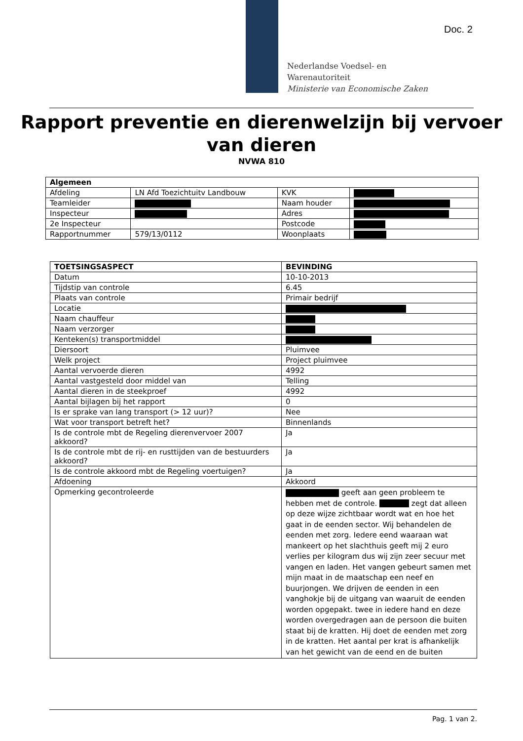Doc. 2
Nederlandse Voedsel- en
Warenautoriteit
Ministerie van Economische Zaken
Rapport preventie en dierenwelzijn bij vervoer van dieren
NVWA 810
| Algemeen | | | |
| --- | --- | --- | --- |
| Afdeling | LN Afd Toezichtuitv Landbouw | KVK | |
| Teamleider | | Naam houder | |
| Inspecteur | | Adres | |
| 2e Inspecteur | | Postcode | |
| Rapportnummer | 579/13/0112 | Woonplaats | |
| TOETSINGSASPECT | BEVINDING |
| --- | --- |
| Datum | 10-10-2013 |
| Tijdstip van controle | 6.45 |
| Plaats van controle | Primair bedrijf |
| Locatie | |
| Naam chauffeur | |
| Naam verzorger | |
| Kenteken(s) transportmiddel | |
| Diersoort | Pluimvee |
| Welk project | Project pluimvee |
| Aantal vervoerde dieren | 4992 |
| Aantal vastgesteld door middel van | Telling |
| Aantal dieren in de steekproef | 4992 |
| Aantal bijlagen bij het rapport | 0 |
| Is er sprake van lang transport (> 12 uur)? | Nee |
| Wat voor transport betreft het? | Binnenlands |
| Is de controle mbt de Regeling dierenvervoer 2007 akkoord? | Ja |
| Is de controle mbt de rij- en rusttijden van de bestuurders akkoord? | Ja |
| Is de controle akkoord mbt de Regeling voertuigen? | Ja |
| Afdoening | Akkoord |
| Opmerking gecontroleerde | geeft aan geen probleem te hebben met de controle. zegt dat alleen op deze wijze zichtbaar wordt wat en hoe het gaat in de eenden sector. Wij behandelen de eenden met zorg. Iedere eend waaraan wat mankeert op het slachthuis geeft mij 2 euro verlies per kilogram dus wij zijn zeer secuur met vangen en laden. Het vangen gebeurt samen met mijn maat in de maatschap een neef en buurjongen. We drijven de eenden in een vanghokje bij de uitgang van waaruit de eenden worden opgepakt. twee in iedere hand en deze worden overgedragen aan de persoon die buiten staat bij de kratten. Hij doet de eenden met zorg in de kratten. Het aantal per krat is afhankelijk van het gewicht van de eend en de buiten |
Pag. 1 van 2.